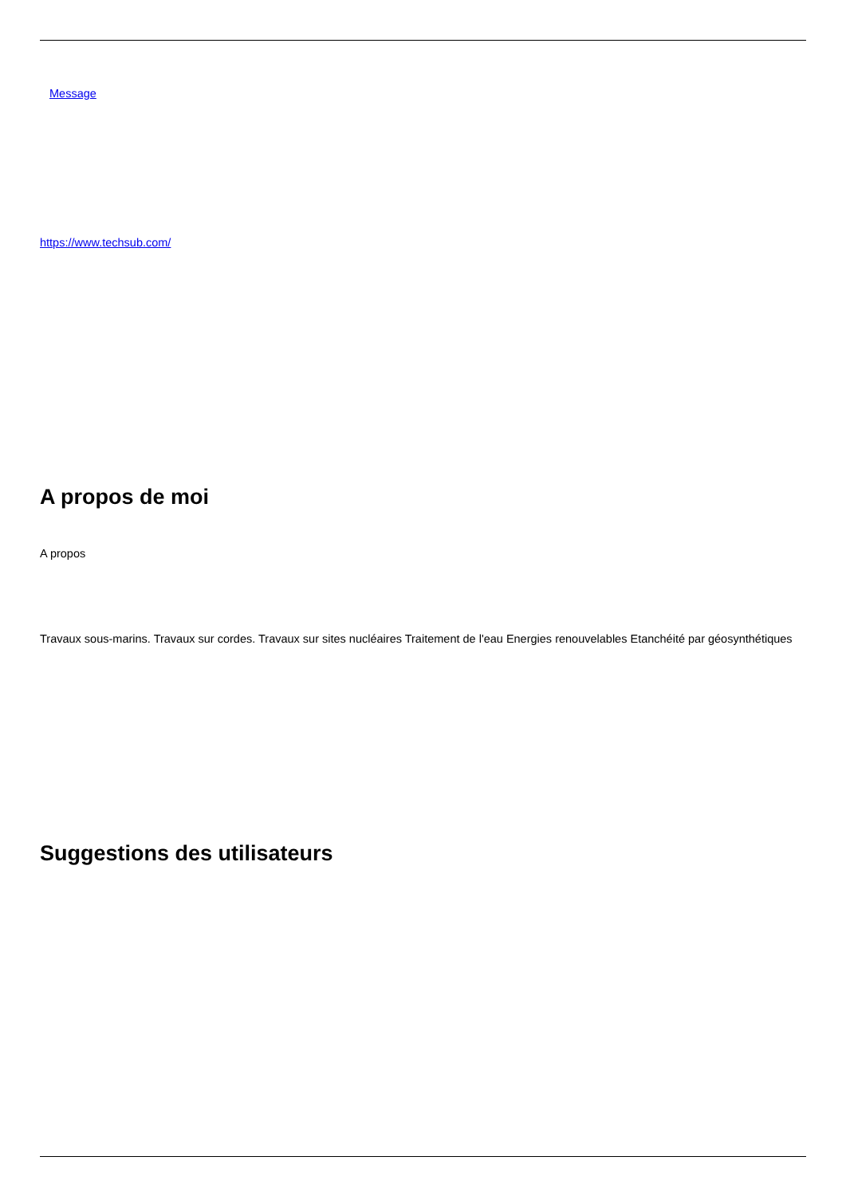Message
https://www.techsub.com/
A propos de moi
A propos
Travaux sous-marins. Travaux sur cordes. Travaux sur sites nucléaires Traitement de l'eau Energies renouvelables Etanchéité par géosynthétiques
Suggestions des utilisateurs